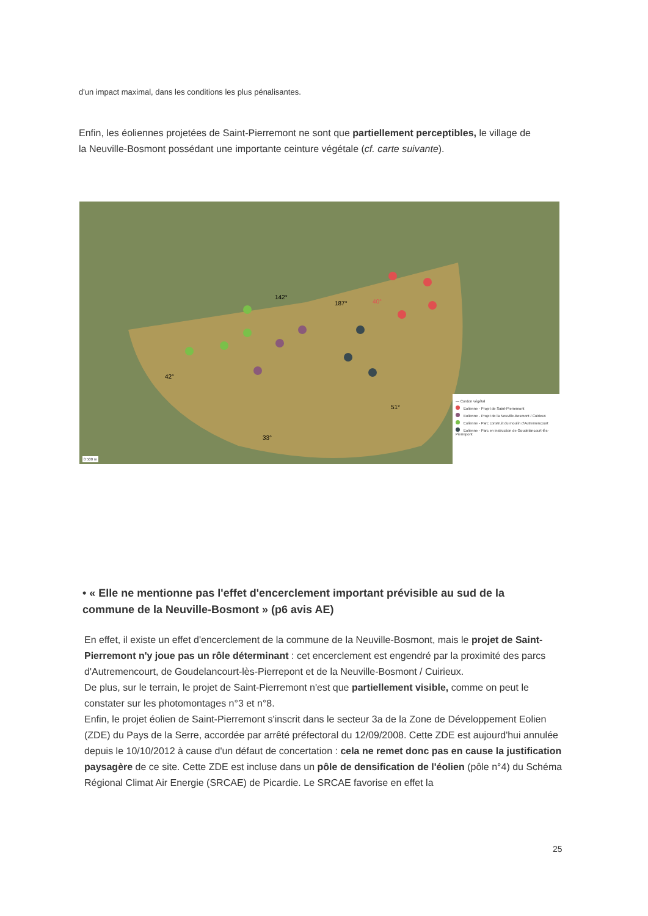d'un impact maximal, dans les conditions les plus pénalisantes.
Enfin, les éoliennes projetées de Saint-Pierremont ne sont que partiellement perceptibles, le village de la Neuville-Bosmont possédant une importante ceinture végétale (cf. carte suivante).
142°
187°
40°
42°
33°
51°
— Cordon végétal
Eolienne - Projet de Saint-Pierremont
Eolienne - Projet de la Neuville-Bosmont / Cuirieux
Eolienne - Parc construit du moulin d'Autremencourt
Eolienne - Parc en instruction de Goudelancourt-lès-Pierrepont
0 500 m
• « Elle ne mentionne pas l'effet d'encerclement important prévisible au sud de la commune de la Neuville-Bosmont » (p6 avis AE)
En effet, il existe un effet d'encerclement de la commune de la Neuville-Bosmont, mais le projet de Saint-Pierremont n'y joue pas un rôle déterminant : cet encerclement est engendré par la proximité des parcs d'Autremencourt, de Goudelancourt-lès-Pierrepont et de la Neuville-Bosmont / Cuirieux.
De plus, sur le terrain, le projet de Saint-Pierremont n'est que partiellement visible, comme on peut le constater sur les photomontages n°3 et n°8.
Enfin, le projet éolien de Saint-Pierremont s'inscrit dans le secteur 3a de la Zone de Développement Eolien (ZDE) du Pays de la Serre, accordée par arrêté préfectoral du 12/09/2008. Cette ZDE est aujourd'hui annulée depuis le 10/10/2012 à cause d'un défaut de concertation : cela ne remet donc pas en cause la justification paysagère de ce site. Cette ZDE est incluse dans un pôle de densification de l'éolien (pôle n°4) du Schéma Régional Climat Air Energie (SRCAE) de Picardie. Le SRCAE favorise en effet la
25